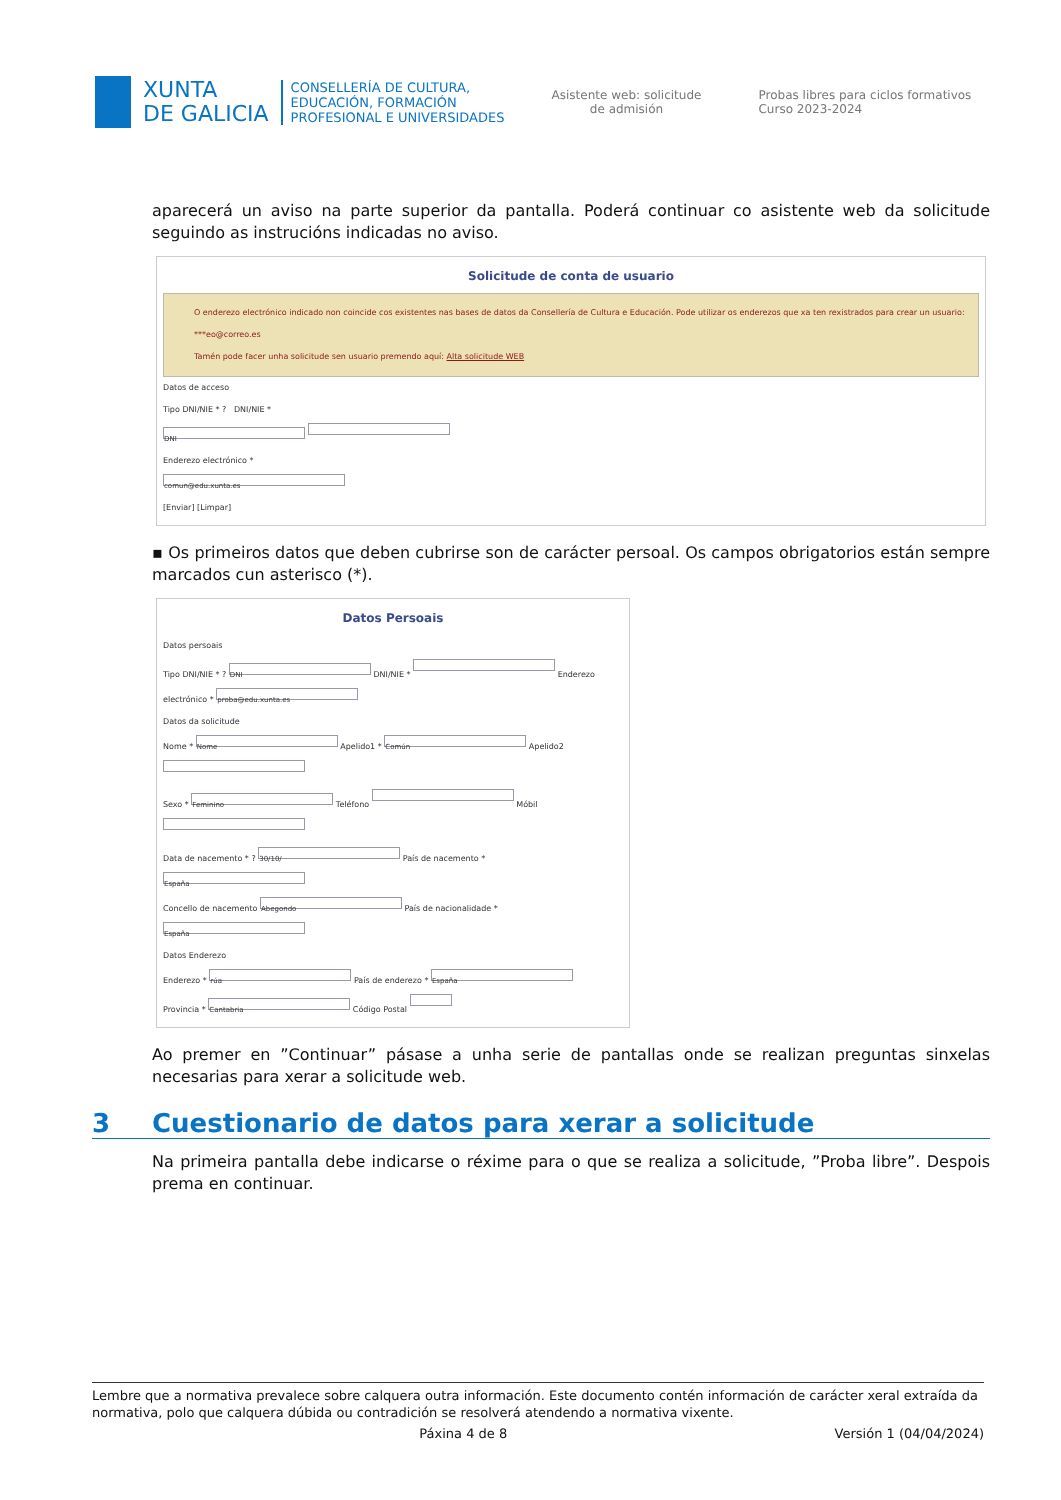XUNTA
DE GALICIA
CONSELLERÍA DE CULTURA,
EDUCACIÓN, FORMACIÓN
PROFESIONAL E UNIVERSIDADES
Asistente web: solicitude de admisión
Probas libres para ciclos formativos
Curso 2023-2024
aparecerá un aviso na parte superior da pantalla. Poderá continuar co asistente web da solicitude seguindo as instrucións indicadas no aviso.
Solicitude de conta de usuario
O enderezo electrónico indicado non coincide cos existentes nas bases de datos da Consellería de Cultura e Educación. Pode utilizar os enderezos que xa ten rexistrados para crear un usuario:
***eo@correo.es
Tamén pode facer unha solicitude sen usuario premendo aquí: Alta solicitude WEB
Datos de acceso
Tipo DNI/NIE * ? DNI/NIE *
DNI
Enderezo electrónico *
comun@edu.xunta.es
[Enviar] [Limpar]
▪ Os primeiros datos que deben cubrirse son de carácter persoal. Os campos obrigatorios están sempre marcados cun asterisco (*).
Datos Persoais
Datos persoais
Tipo DNI/NIE * ? DNI DNI/NIE * Enderezo electrónico * proba@edu.xunta.es
Datos da solicitude
Nome * Nome Apelido1 * Común Apelido2
Sexo * Feminino Teléfono Móbil
Data de nacemento * ? 30/10/ País de nacemento * España
Concello de nacemento Abegondo País de nacionalidade * España
Datos Enderezo
Enderezo * rúa País de enderezo * España
Provincia * Cantabria Código Postal
Ao premer en ”Continuar” pásase a unha serie de pantallas onde se realizan preguntas sinxelas necesarias para xerar a solicitude web.
3 Cuestionario de datos para xerar a solicitude
Na primeira pantalla debe indicarse o réxime para o que se realiza a solicitude, ”Proba libre”. Despois prema en continuar.
Lembre que a normativa prevalece sobre calquera outra información. Este documento contén información de carácter xeral extraída da normativa, polo que calquera dúbida ou contradición se resolverá atendendo a normativa vixente.
Páxina 4 de 8 Versión 1 (04/04/2024)